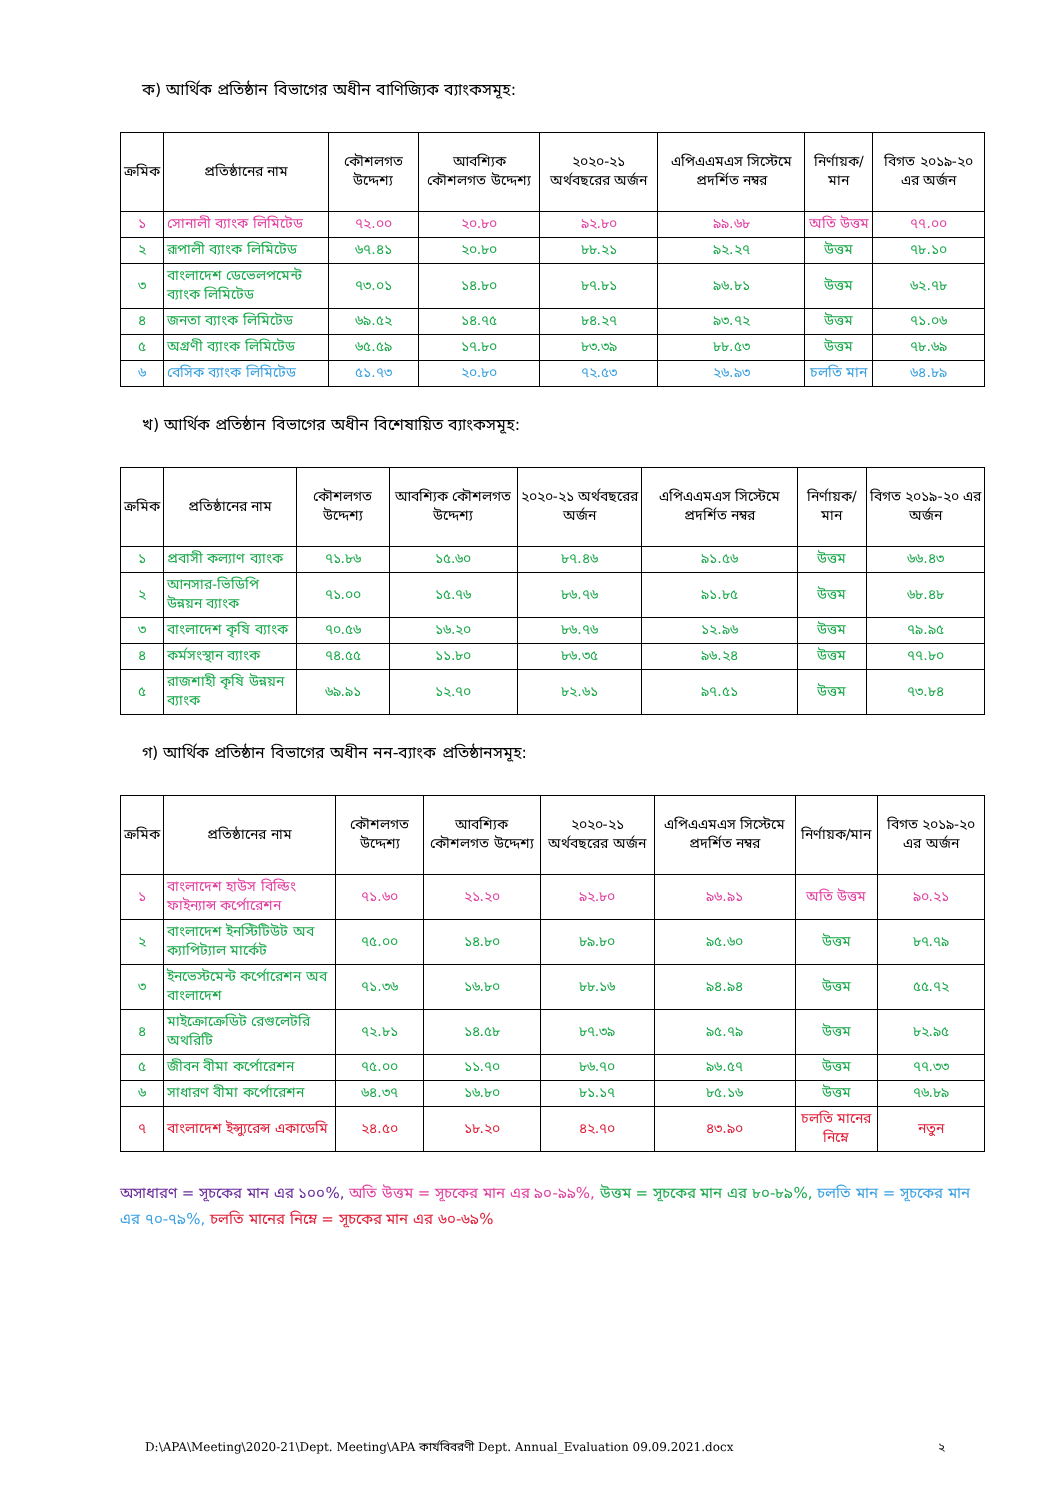ক) আর্থিক প্রতিষ্ঠান বিভাগের অধীন বাণিজ্যিক ব্যাংকসমূহ:
| ক্রমিক | প্রতিষ্ঠানের নাম | কৌশলগত উদ্দেশ্য | আবশ্যিক কৌশলগত উদ্দেশ্য | ২০২০-২১ অর্থবছরের অর্জন | এপিএএমএস সিস্টেমে প্রদর্শিত নম্বর | নির্ণায়ক/মান | বিগত ২০১৯-২০ এর অর্জন |
| --- | --- | --- | --- | --- | --- | --- | --- |
| ১ | সোনালী ব্যাংক লিমিটেড | ৭২.০০ | ২০.৮০ | ৯২.৮০ | ৯৯.৬৮ | অতি উত্তম | ৭৭.০০ |
| ২ | রূপালী ব্যাংক লিমিটেড | ৬৭.৪১ | ২০.৮০ | ৮৮.২১ | ৯২.২৭ | উত্তম | ৭৮.১০ |
| ৩ | বাংলাদেশ ডেভেলপমেন্ট ব্যাংক লিমিটেড | ৭৩.০১ | ১৪.৮০ | ৮৭.৮১ | ৯৬.৮১ | উত্তম | ৬২.৭৮ |
| ৪ | জনতা ব্যাংক লিমিটেড | ৬৯.৫২ | ১৪.৭৫ | ৮৪.২৭ | ৯৩.৭২ | উত্তম | ৭১.০৬ |
| ৫ | অগ্রণী ব্যাংক লিমিটেড | ৬৫.৫৯ | ১৭.৮০ | ৮৩.৩৯ | ৮৮.৫৩ | উত্তম | ৭৮.৬৯ |
| ৬ | বেসিক ব্যাংক লিমিটেড | ৫১.৭৩ | ২০.৮০ | ৭২.৫৩ | ২৬.৯৩ | চলতি মান | ৬৪.৮৯ |
খ) আর্থিক প্রতিষ্ঠান বিভাগের অধীন বিশেষায়িত ব্যাংকসমূহ:
| ক্রমিক | প্রতিষ্ঠানের নাম | কৌশলগত উদ্দেশ্য | আবশ্যিক কৌশলগত উদ্দেশ্য | ২০২০-২১ অর্থবছরের অর্জন | এপিএএমএস সিস্টেমে প্রদর্শিত নম্বর | নির্ণায়ক/মান | বিগত ২০১৯-২০ এর অর্জন |
| --- | --- | --- | --- | --- | --- | --- | --- |
| ১ | প্রবাসী কল্যাণ ব্যাংক | ৭১.৮৬ | ১৫.৬০ | ৮৭.৪৬ | ৯১.৫৬ | উত্তম | ৬৬.৪৩ |
| ২ | আনসার-ভিডিপি উন্নয়ন ব্যাংক | ৭১.০০ | ১৫.৭৬ | ৮৬.৭৬ | ৯১.৮৫ | উত্তম | ৬৮.৪৮ |
| ৩ | বাংলাদেশ কৃষি ব্যাংক | ৭০.৫৬ | ১৬.২০ | ৮৬.৭৬ | ১২.৯৬ | উত্তম | ৭৯.৯৫ |
| ৪ | কর্মসংস্থান ব্যাংক | ৭৪.৫৫ | ১১.৮০ | ৮৬.৩৫ | ৯৬.২৪ | উত্তম | ৭৭.৮০ |
| ৫ | রাজশাহী কৃষি উন্নয়ন ব্যাংক | ৬৯.৯১ | ১২.৭০ | ৮২.৬১ | ৯৭.৫১ | উত্তম | ৭৩.৮৪ |
গ) আর্থিক প্রতিষ্ঠান বিভাগের অধীন নন-ব্যাংক প্রতিষ্ঠানসমূহ:
| ক্রমিক | প্রতিষ্ঠানের নাম | কৌশলগত উদ্দেশ্য | আবশ্যিক কৌশলগত উদ্দেশ্য | ২০২০-২১ অর্থবছরের অর্জন | এপিএএমএস সিস্টেমে প্রদর্শিত নম্বর | নির্ণায়ক/মান | বিগত ২০১৯-২০ এর অর্জন |
| --- | --- | --- | --- | --- | --- | --- | --- |
| ১ | বাংলাদেশ হাউস বিল্ডিং ফাইন্যান্স কর্পোরেশন | ৭১.৬০ | ২১.২০ | ৯২.৮০ | ৯৬.৯১ | অতি উত্তম | ৯০.২১ |
| ২ | বাংলাদেশ ইনস্টিটিউট অব ক্যাপিট্যাল মার্কেট | ৭৫.০০ | ১৪.৮০ | ৮৯.৮০ | ৯৫.৬০ | উত্তম | ৮৭.৭৯ |
| ৩ | ইনভেস্টমেন্ট কর্পোরেশন অব বাংলাদেশ | ৭১.৩৬ | ১৬.৮০ | ৮৮.১৬ | ৯৪.৯৪ | উত্তম | ৫৫.৭২ |
| ৪ | মাইক্রোক্রেডিট রেগুলেটরি অথরিটি | ৭২.৮১ | ১৪.৫৮ | ৮৭.৩৯ | ৯৫.৭৯ | উত্তম | ৮২.৯৫ |
| ৫ | জীবন বীমা কর্পোরেশন | ৭৫.০০ | ১১.৭০ | ৮৬.৭০ | ৯৬.৫৭ | উত্তম | ৭৭.৩৩ |
| ৬ | সাধারণ বীমা কর্পোরেশন | ৬৪.৩৭ | ১৬.৮০ | ৮১.১৭ | ৮৫.১৬ | উত্তম | ৭৬.৮৯ |
| ৭ | বাংলাদেশ ইন্স্যুরেন্স একাডেমি | ২৪.৫০ | ১৮.২০ | ৪২.৭০ | ৪৩.৯০ | চলতি মানের নিম্নে | নতুন |
অসাধারণ = সূচকের মান এর ১০০%, অতি উত্তম = সূচকের মান এর ৯০-৯৯%, উত্তম = সূচকের মান এর ৮০-৮৯%, চলতি মান = সূচকের মান এর ৭০-৭৯%, চলতি মানের নিম্নে = সূচকের মান এর ৬০-৬৯%
D:\APA\Meeting\2020-21\Dept. Meeting\APA কার্যবিবরণী Dept. Annual_Evaluation 09.09.2021.docx ২